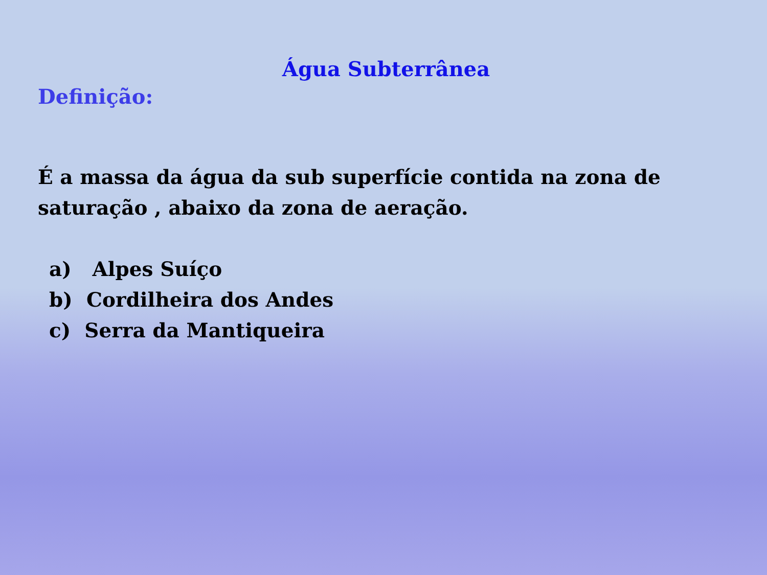Água Subterrânea
Definição:
É a massa da água da sub superfície contida na zona de saturação , abaixo da zona de aeração.
a) Alpes Suíço
b) Cordilheira dos Andes
c) Serra da Mantiqueira